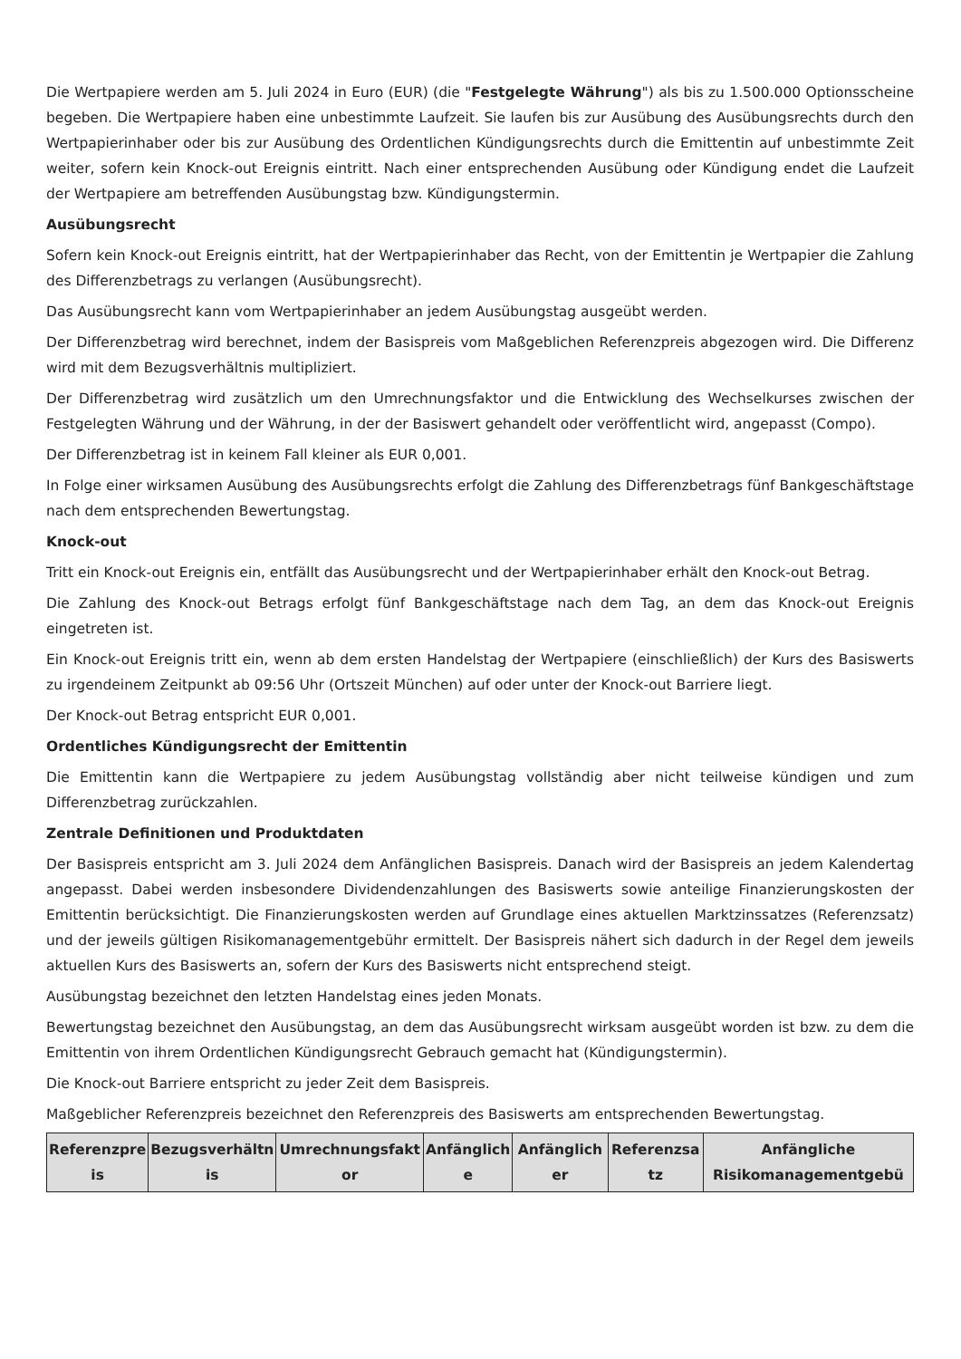Die Wertpapiere werden am 5. Juli 2024 in Euro (EUR) (die "Festgelegte Währung") als bis zu 1.500.000 Optionsscheine begeben. Die Wertpapiere haben eine unbestimmte Laufzeit. Sie laufen bis zur Ausübung des Ausübungsrechts durch den Wertpapierinhaber oder bis zur Ausübung des Ordentlichen Kündigungsrechts durch die Emittentin auf unbestimmte Zeit weiter, sofern kein Knock-out Ereignis eintritt. Nach einer entsprechenden Ausübung oder Kündigung endet die Laufzeit der Wertpapiere am betreffenden Ausübungstag bzw. Kündigungstermin.
Ausübungsrecht
Sofern kein Knock-out Ereignis eintritt, hat der Wertpapierinhaber das Recht, von der Emittentin je Wertpapier die Zahlung des Differenzbetrags zu verlangen (Ausübungsrecht).
Das Ausübungsrecht kann vom Wertpapierinhaber an jedem Ausübungstag ausgeübt werden.
Der Differenzbetrag wird berechnet, indem der Basispreis vom Maßgeblichen Referenzpreis abgezogen wird. Die Differenz wird mit dem Bezugsverhältnis multipliziert.
Der Differenzbetrag wird zusätzlich um den Umrechnungsfaktor und die Entwicklung des Wechselkurses zwischen der Festgelegten Währung und der Währung, in der der Basiswert gehandelt oder veröffentlicht wird, angepasst (Compo).
Der Differenzbetrag ist in keinem Fall kleiner als EUR 0,001.
In Folge einer wirksamen Ausübung des Ausübungsrechts erfolgt die Zahlung des Differenzbetrags fünf Bankgeschäftstage nach dem entsprechenden Bewertungstag.
Knock-out
Tritt ein Knock-out Ereignis ein, entfällt das Ausübungsrecht und der Wertpapierinhaber erhält den Knock-out Betrag.
Die Zahlung des Knock-out Betrags erfolgt fünf Bankgeschäftstage nach dem Tag, an dem das Knock-out Ereignis eingetreten ist.
Ein Knock-out Ereignis tritt ein, wenn ab dem ersten Handelstag der Wertpapiere (einschließlich) der Kurs des Basiswerts zu irgendeinem Zeitpunkt ab 09:56 Uhr (Ortszeit München) auf oder unter der Knock-out Barriere liegt.
Der Knock-out Betrag entspricht EUR 0,001.
Ordentliches Kündigungsrecht der Emittentin
Die Emittentin kann die Wertpapiere zu jedem Ausübungstag vollständig aber nicht teilweise kündigen und zum Differenzbetrag zurückzahlen.
Zentrale Definitionen und Produktdaten
Der Basispreis entspricht am 3. Juli 2024 dem Anfänglichen Basispreis. Danach wird der Basispreis an jedem Kalendertag angepasst. Dabei werden insbesondere Dividendenzahlungen des Basiswerts sowie anteilige Finanzierungskosten der Emittentin berücksichtigt. Die Finanzierungskosten werden auf Grundlage eines aktuellen Marktzinssatzes (Referenzsatz) und der jeweils gültigen Risikomanagementgebühr ermittelt. Der Basispreis nähert sich dadurch in der Regel dem jeweils aktuellen Kurs des Basiswerts an, sofern der Kurs des Basiswerts nicht entsprechend steigt.
Ausübungstag bezeichnet den letzten Handelstag eines jeden Monats.
Bewertungstag bezeichnet den Ausübungstag, an dem das Ausübungsrecht wirksam ausgeübt worden ist bzw. zu dem die Emittentin von ihrem Ordentlichen Kündigungsrecht Gebrauch gemacht hat (Kündigungstermin).
Die Knock-out Barriere entspricht zu jeder Zeit dem Basispreis.
Maßgeblicher Referenzpreis bezeichnet den Referenzpreis des Basiswerts am entsprechenden Bewertungstag.
| Referenzpre is | Bezugsverhältn is | Umrechnungsfakt or | Anfänglich e | Anfänglich er | Referenzsa tz | Anfängliche Risikomanagementgebü |
| --- | --- | --- | --- | --- | --- | --- |